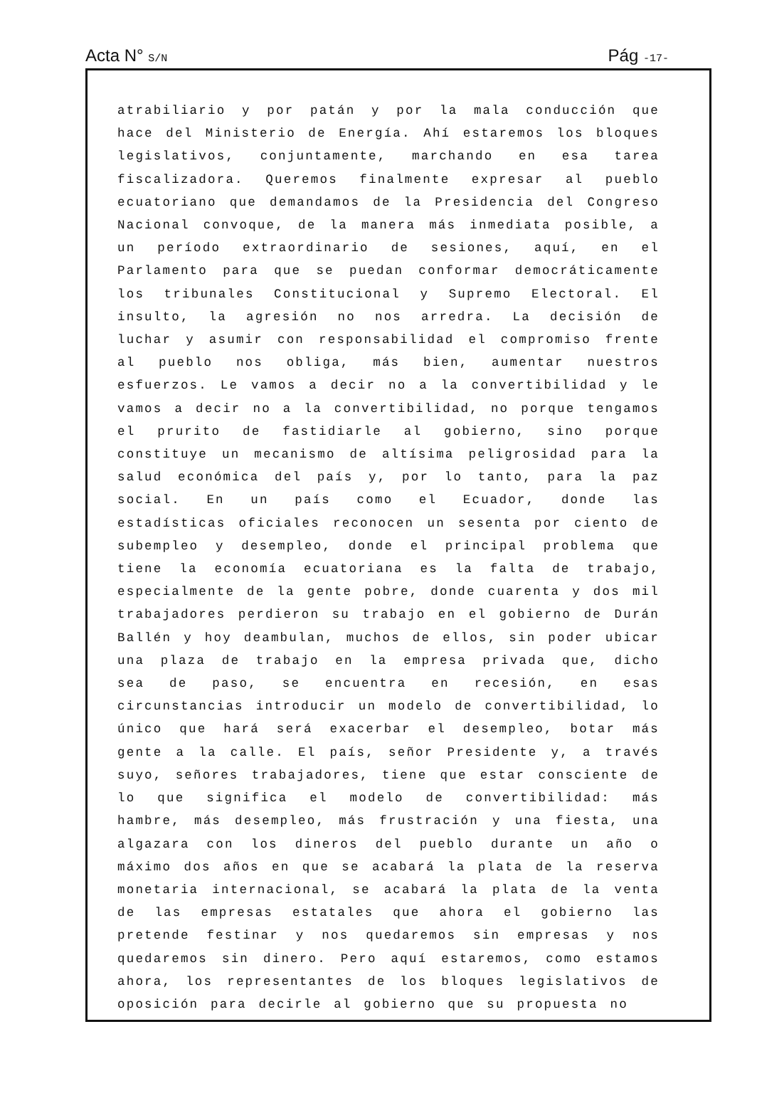Acta N° S/N Pág -17-
atrabiliario y por patán y por la mala conducción que hace del Ministerio de Energía. Ahí estaremos los bloques legislativos, conjuntamente, marchando en esa tarea fiscalizadora. Queremos finalmente expresar al pueblo ecuatoriano que demandamos de la Presidencia del Congreso Nacional convoque, de la manera más inmediata posible, a un período extraordinario de sesiones, aquí, en el Parlamento para que se puedan conformar democráticamente los tribunales Constitucional y Supremo Electoral. El insulto, la agresión no nos arredra. La decisión de luchar y asumir con responsabilidad el compromiso frente al pueblo nos obliga, más bien, aumentar nuestros esfuerzos. Le vamos a decir no a la convertibilidad y le vamos a decir no a la convertibilidad, no porque tengamos el prurito de fastidiarle al gobierno, sino porque constituye un mecanismo de altísima peligrosidad para la salud económica del país y, por lo tanto, para la paz social. En un país como el Ecuador, donde las estadísticas oficiales reconocen un sesenta por ciento de subempleo y desempleo, donde el principal problema que tiene la economía ecuatoriana es la falta de trabajo, especialmente de la gente pobre, donde cuarenta y dos mil trabajadores perdieron su trabajo en el gobierno de Durán Ballén y hoy deambulan, muchos de ellos, sin poder ubicar una plaza de trabajo en la empresa privada que, dicho sea de paso, se encuentra en recesión, en esas circunstancias introducir un modelo de convertibilidad, lo único que hará será exacerbar el desempleo, botar más gente a la calle. El país, señor Presidente y, a través suyo, señores trabajadores, tiene que estar consciente de lo que significa el modelo de convertibilidad: más hambre, más desempleo, más frustración y una fiesta, una algazara con los dineros del pueblo durante un año o máximo dos años en que se acabará la plata de la reserva monetaria internacional, se acabará la plata de la venta de las empresas estatales que ahora el gobierno las pretende festinar y nos quedaremos sin empresas y nos quedaremos sin dinero. Pero aquí estaremos, como estamos ahora, los representantes de los bloques legislativos de oposición para decirle al gobierno que su propuesta no